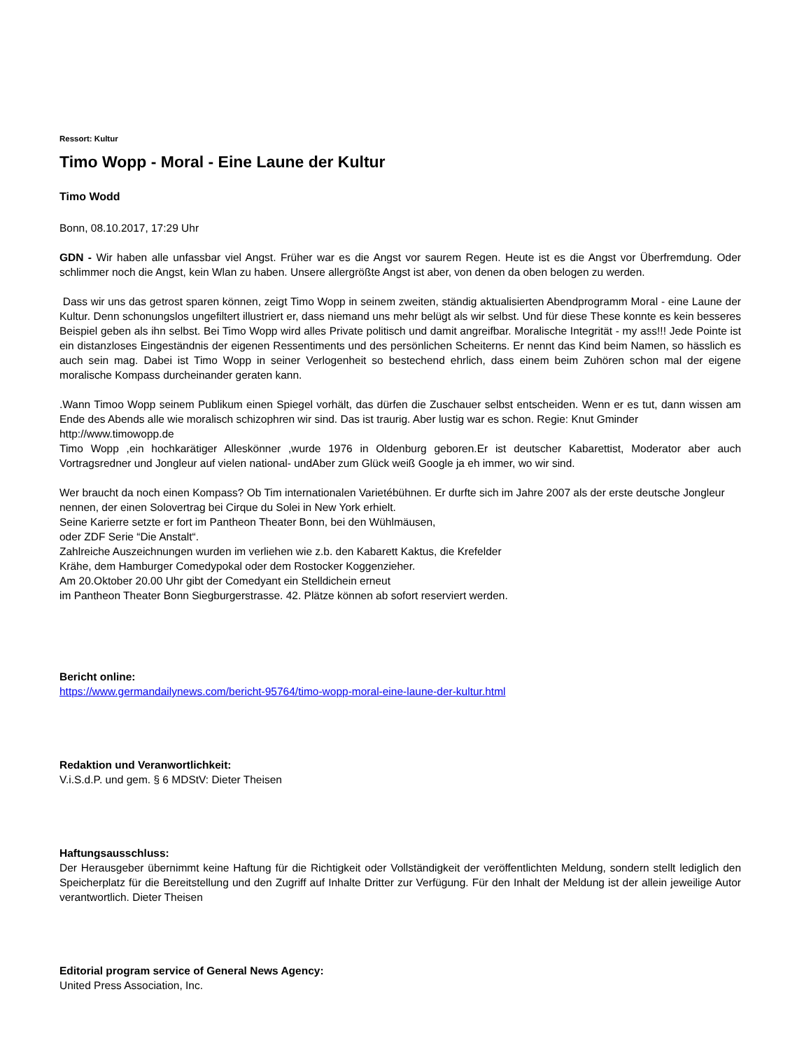Ressort: Kultur
Timo Wopp - Moral - Eine Laune der Kultur
Timo Wodd
Bonn, 08.10.2017, 17:29 Uhr
GDN - Wir haben alle unfassbar viel Angst. Früher war es die Angst vor saurem Regen. Heute ist es die Angst vor Überfremdung. Oder schlimmer noch die Angst, kein Wlan zu haben. Unsere allergrößte Angst ist aber, von denen da oben belogen zu werden.
Dass wir uns das getrost sparen können, zeigt Timo Wopp in seinem zweiten, ständig aktualisierten Abendprogramm Moral - eine Laune der Kultur. Denn schonungslos ungefiltert illustriert er, dass niemand uns mehr belügt als wir selbst. Und für diese These konnte es kein besseres Beispiel geben als ihn selbst. Bei Timo Wopp wird alles Private politisch und damit angreifbar. Moralische Integrität - my ass!!! Jede Pointe ist ein distanzloses Eingeständnis der eigenen Ressentiments und des persönlichen Scheiterns. Er nennt das Kind beim Namen, so hässlich es auch sein mag. Dabei ist Timo Wopp in seiner Verlogenheit so bestechend ehrlich, dass einem beim Zuhören schon mal der eigene moralische Kompass durcheinander geraten kann.
.Wann Timoo Wopp seinem Publikum einen Spiegel vorhält, das dürfen die Zuschauer selbst entscheiden. Wenn er es tut, dann wissen am Ende des Abends alle wie moralisch schizophren wir sind. Das ist traurig. Aber lustig war es schon. Regie: Knut Gminder
http://www.timowopp.de
Timo Wopp ,ein hochkarätiger Alleskönner ,wurde 1976 in Oldenburg geboren.Er ist deutscher Kabarettist, Moderator aber auch Vortragsredner und Jongleur auf vielen national- undAber zum Glück weiß Google ja eh immer, wo wir sind.
Wer braucht da noch einen Kompass? Ob Tim internationalen Varietébühnen. Er durfte sich im Jahre 2007 als der erste deutsche Jongleur nennen, der einen Solovertrag bei Cirque du Solei in New York erhielt.
Seine Karierre setzte er fort im Pantheon Theater Bonn, bei den Wühlmäusen,
oder ZDF Serie “Die Anstalt“.
Zahlreiche Auszeichnungen wurden im verliehen wie z.b. den Kabarett Kaktus, die Krefelder
Krähe, dem Hamburger Comedypokal oder dem Rostocker Koggenzieher.
Am 20.Oktober 20.00 Uhr gibt der Comedyant ein Stelldichein erneut
im Pantheon Theater Bonn Siegburgerstrasse. 42. Plätze können ab sofort reserviert werden.
Bericht online:
https://www.germandailynews.com/bericht-95764/timo-wopp-moral-eine-laune-der-kultur.html
Redaktion und Veranwortlichkeit:
V.i.S.d.P. und gem. § 6 MDStV: Dieter Theisen
Haftungsausschluss:
Der Herausgeber übernimmt keine Haftung für die Richtigkeit oder Vollständigkeit der veröffentlichten Meldung, sondern stellt lediglich den Speicherplatz für die Bereitstellung und den Zugriff auf Inhalte Dritter zur Verfügung. Für den Inhalt der Meldung ist der allein jeweilige Autor verantwortlich. Dieter Theisen
Editorial program service of General News Agency:
United Press Association, Inc.